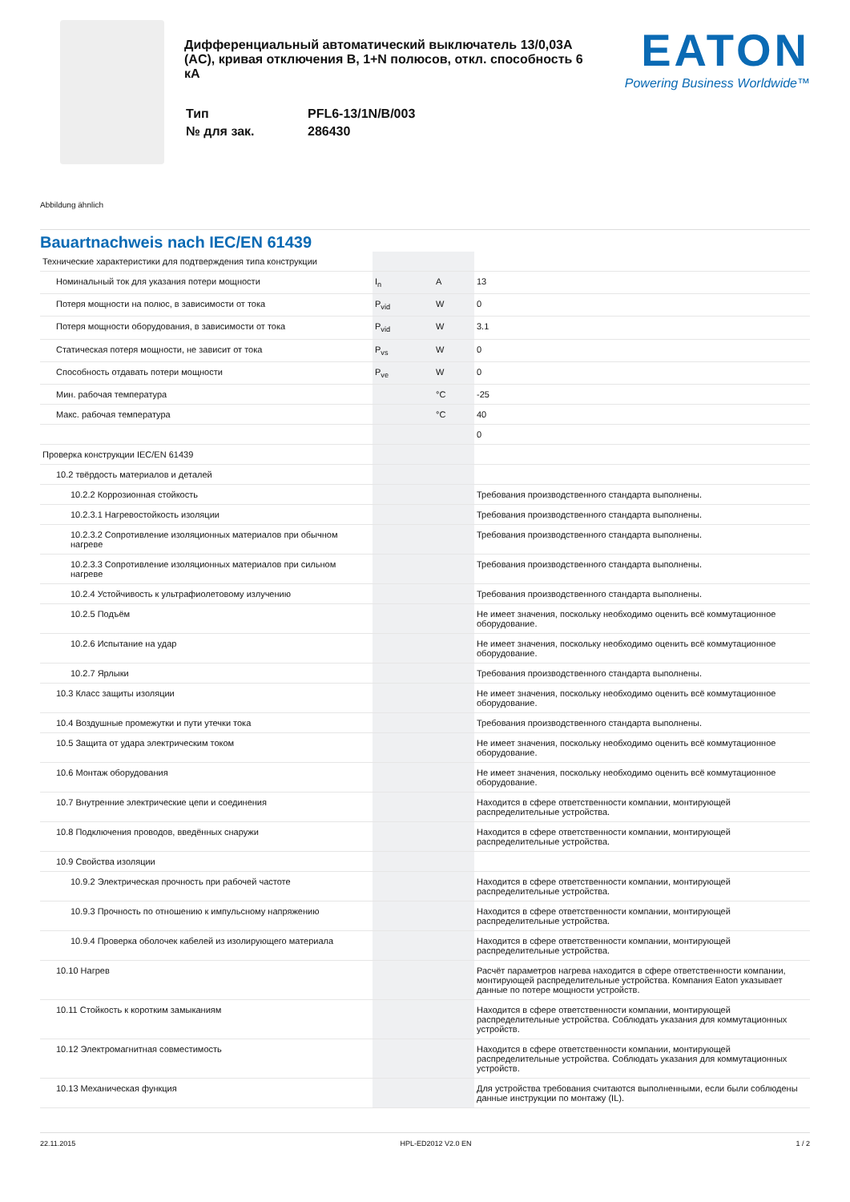Дифференциальный автоматический выключатель 13/0,03A (AC), кривая отключения B, 1+N полюсов, откл. способность 6 кА
| Тип | PFL6-13/1N/B/003 |
| № для зак. | 286430 |
EATON
Powering Business Worldwide™
Abbildung ähnlich
Bauartnachweis nach IEC/EN 61439
| Технические характеристики для подтверждения типа конструкции | | | |
| Номинальный ток для указания потери мощности | I<sub>n</sub> | A | 13 |
| Потеря мощности на полюс, в зависимости от тока | P<sub>vid</sub> | W | 0 |
| Потеря мощности оборудования, в зависимости от тока | P<sub>vid</sub> | W | 3.1 |
| Статическая потеря мощности, не зависит от тока | P<sub>vs</sub> | W | 0 |
| Способность отдавать потери мощности | P<sub>ve</sub> | W | 0 |
| Мин. рабочая температура | | °C | -25 |
| Макс. рабочая температура | | °C | 40 |
| | | | 0 |
| Проверка конструкции IEC/EN 61439 | | | |
| 10.2 твёрдость материалов и деталей | | | |
| 10.2.2 Коррозионная стойкость | | | Требования производственного стандарта выполнены. |
| 10.2.3.1 Нагревостойкость изоляции | | | Требования производственного стандарта выполнены. |
| 10.2.3.2 Сопротивление изоляционных материалов при обычном нагреве | | | Требования производственного стандарта выполнены. |
| 10.2.3.3 Сопротивление изоляционных материалов при сильном нагреве | | | Требования производственного стандарта выполнены. |
| 10.2.4 Устойчивость к ультрафиолетовому излучению | | | Требования производственного стандарта выполнены. |
| 10.2.5 Подъём | | | Не имеет значения, поскольку необходимо оценить всё коммутационное оборудование. |
| 10.2.6 Испытание на удар | | | Не имеет значения, поскольку необходимо оценить всё коммутационное оборудование. |
| 10.2.7 Ярлыки | | | Требования производственного стандарта выполнены. |
| 10.3 Класс защиты изоляции | | | Не имеет значения, поскольку необходимо оценить всё коммутационное оборудование. |
| 10.4 Воздушные промежутки и пути утечки тока | | | Требования производственного стандарта выполнены. |
| 10.5 Защита от удара электрическим током | | | Не имеет значения, поскольку необходимо оценить всё коммутационное оборудование. |
| 10.6 Монтаж оборудования | | | Не имеет значения, поскольку необходимо оценить всё коммутационное оборудование. |
| 10.7 Внутренние электрические цепи и соединения | | | Находится в сфере ответственности компании, монтирующей распределительные устройства. |
| 10.8 Подключения проводов, введённых снаружи | | | Находится в сфере ответственности компании, монтирующей распределительные устройства. |
| 10.9 Свойства изоляции | | | |
| 10.9.2 Электрическая прочность при рабочей частоте | | | Находится в сфере ответственности компании, монтирующей распределительные устройства. |
| 10.9.3 Прочность по отношению к импульсному напряжению | | | Находится в сфере ответственности компании, монтирующей распределительные устройства. |
| 10.9.4 Проверка оболочек кабелей из изолирующего материала | | | Находится в сфере ответственности компании, монтирующей распределительные устройства. |
| 10.10 Нагрев | | | Расчёт параметров нагрева находится в сфере ответственности компании, монтирующей распределительные устройства. Компания Eaton указывает данные по потере мощности устройств. |
| 10.11 Стойкость к коротким замыканиям | | | Находится в сфере ответственности компании, монтирующей распределительные устройства. Соблюдать указания для коммутационных устройств. |
| 10.12 Электромагнитная совместимость | | | Находится в сфере ответственности компании, монтирующей распределительные устройства. Соблюдать указания для коммутационных устройств. |
| 10.13 Механическая функция | | | Для устройства требования считаются выполненными, если были соблюдены данные инструкции по монтажу (IL). |
22.11.2015 HPL-ED2012 V2.0 EN 1 / 2